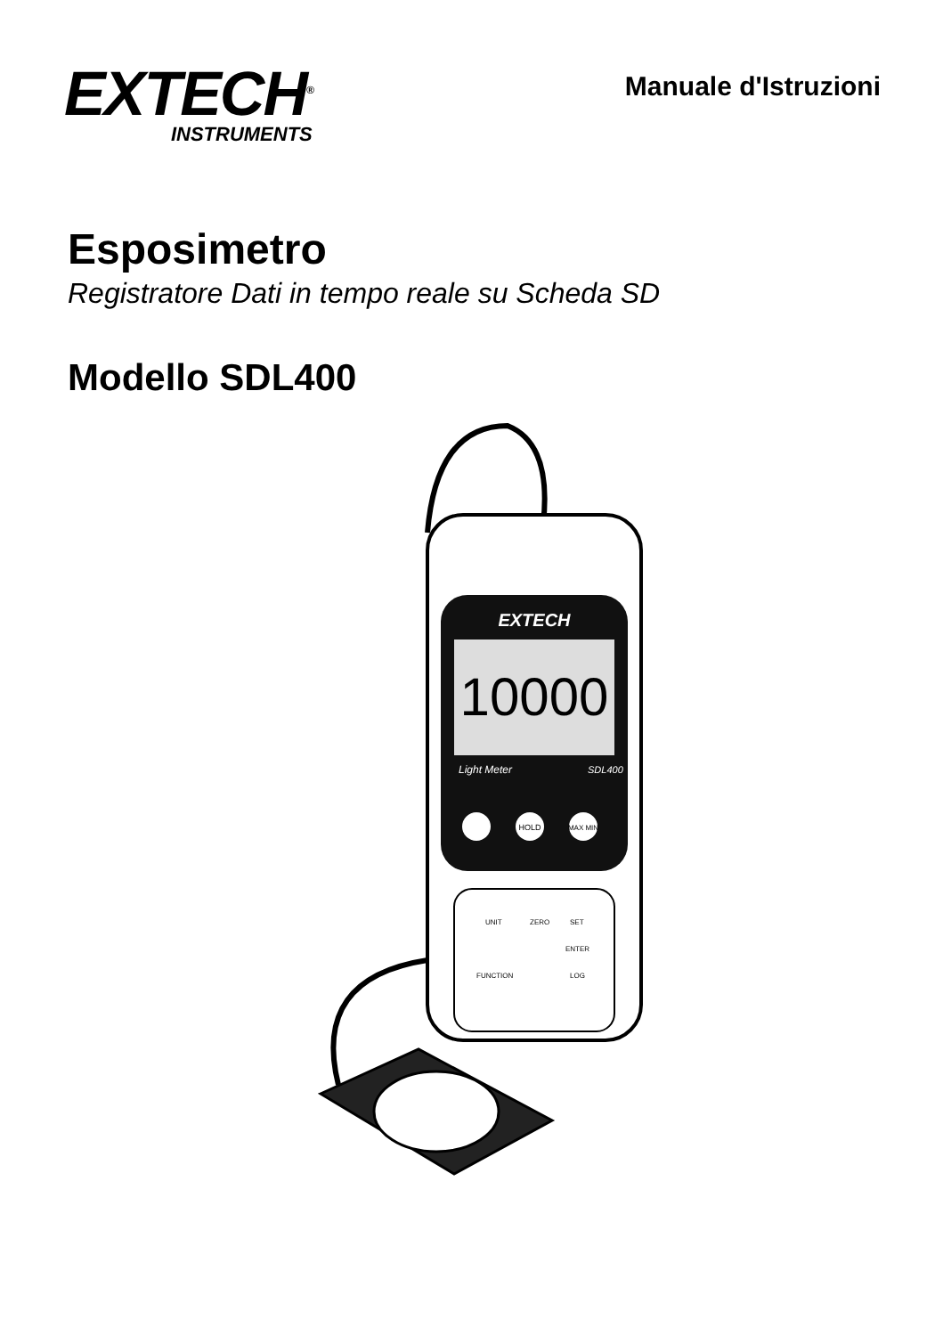EXTECH<sup>®</sup>
INSTRUMENTS
Manuale d'Istruzioni
Esposimetro
Registratore Dati in tempo reale su Scheda SD
Modello SDL400
EXTECH
10000
Light Meter
SDL400
HOLD
MAX MIN
UNIT
ZERO
SET
ENTER
FUNCTION
LOG